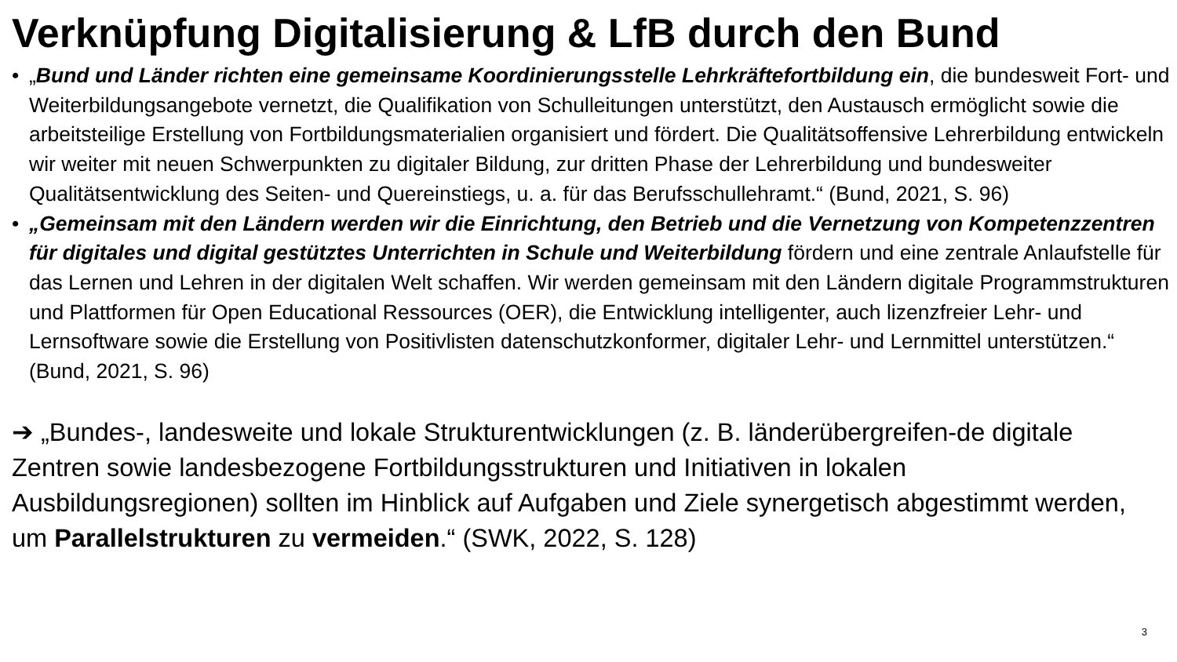Verknüpfung Digitalisierung & LfB durch den Bund
• „Bund und Länder richten eine gemeinsame Koordinierungsstelle Lehrkräftefortbildung ein, die bundesweit Fort- und Weiterbildungsangebote vernetzt, die Qualifikation von Schulleitungen unterstützt, den Austausch ermöglicht sowie die arbeitsteilige Erstellung von Fortbildungsmaterialien organisiert und fördert. Die Qualitätsoffensive Lehrerbildung entwickeln wir weiter mit neuen Schwerpunkten zu digitaler Bildung, zur dritten Phase der Lehrerbildung und bundesweiter Qualitätsentwicklung des Seiten- und Quereinstiegs, u. a. für das Berufsschullehramt.“ (Bund, 2021, S. 96)
• „Gemeinsam mit den Ländern werden wir die Einrichtung, den Betrieb und die Vernetzung von Kompetenzzentren für digitales und digital gestütztes Unterrichten in Schule und Weiterbildung fördern und eine zentrale Anlaufstelle für das Lernen und Lehren in der digitalen Welt schaffen. Wir werden gemeinsam mit den Ländern digitale Programmstrukturen und Plattformen für Open Educational Ressources (OER), die Entwicklung intelligenter, auch lizenzfreier Lehr- und Lernsoftware sowie die Erstellung von Positivlisten datenschutzkonformer, digitaler Lehr- und Lernmittel unterstützen.“ (Bund, 2021, S. 96)
➔ „Bundes-, landesweite und lokale Strukturentwicklungen (z. B. länderübergreifen-de digitale Zentren sowie landesbezogene Fortbildungsstrukturen und Initiativen in lokalen Ausbildungsregionen) sollten im Hinblick auf Aufgaben und Ziele synergetisch abgestimmt werden, um Parallelstrukturen zu vermeiden.“ (SWK, 2022, S. 128)
3